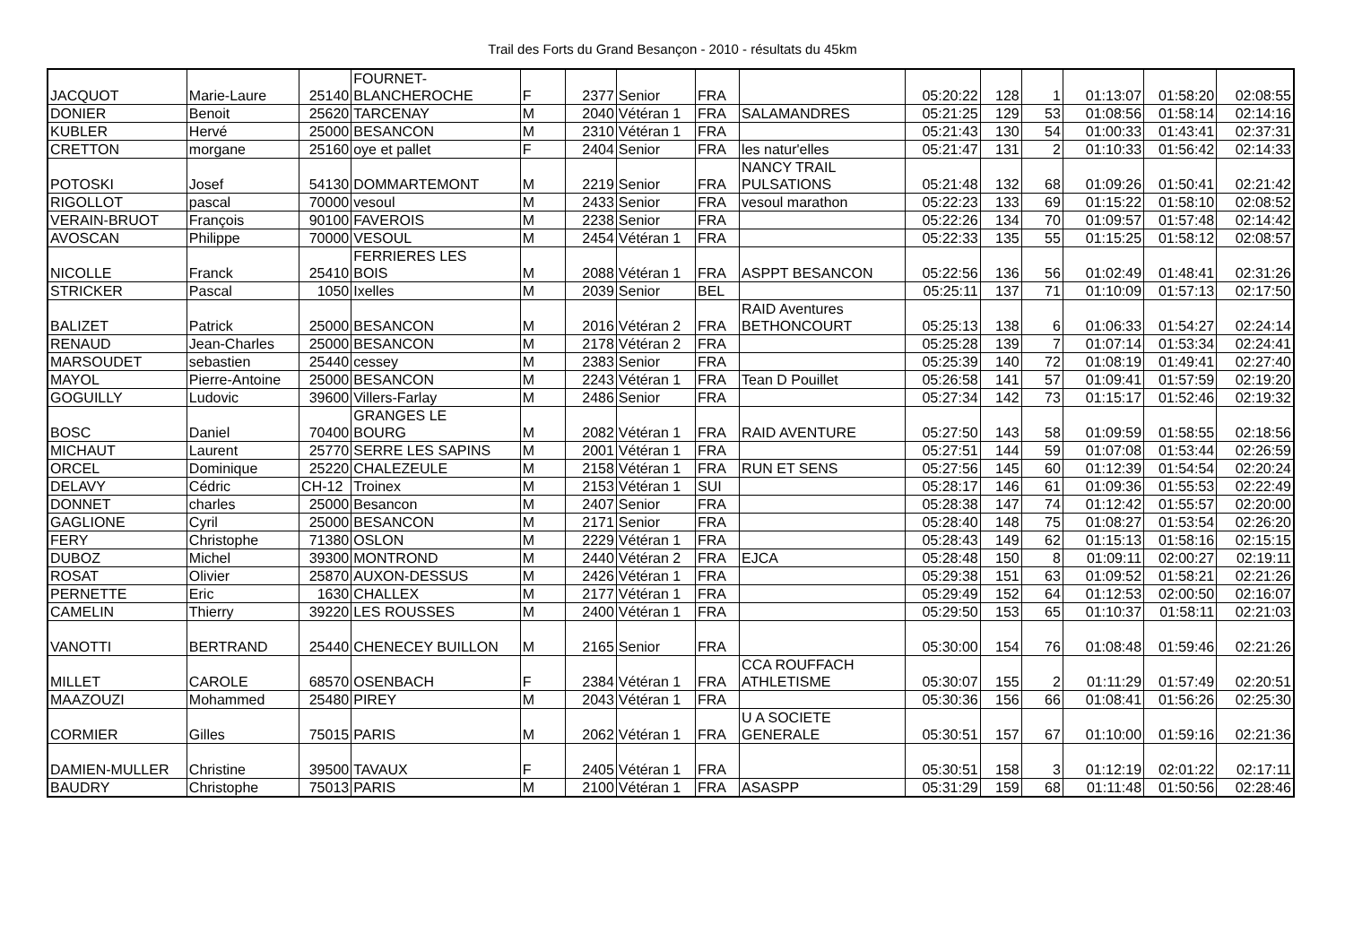Trail des Forts du Grand Besançon - 2010 - résultats du 45km
| JACQUOT | Marie-Laure | 25140 | FOURNET- BLANCHEROCHE | F | 2377 | Senior | FRA | | 05:20:22 | 128 | 1 | 01:13:07 | 01:58:20 | 02:08:55 |
| DONIER | Benoit | 25620 | TARCENAY | M | 2040 | Vétéran 1 | FRA | SALAMANDRES | 05:21:25 | 129 | 53 | 01:08:56 | 01:58:14 | 02:14:16 |
| KUBLER | Hervé | 25000 | BESANCON | M | 2310 | Vétéran 1 | FRA | | 05:21:43 | 130 | 54 | 01:00:33 | 01:43:41 | 02:37:31 |
| CRETTON | morgane | 25160 | oye et pallet | F | 2404 | Senior | FRA | les natur'elles | 05:21:47 | 131 | 2 | 01:10:33 | 01:56:42 | 02:14:33 |
| POTOSKI | Josef | 54130 | DOMMARTEMONT | M | 2219 | Senior | FRA | NANCY TRAIL PULSATIONS | 05:21:48 | 132 | 68 | 01:09:26 | 01:50:41 | 02:21:42 |
| RIGOLLOT | pascal | 70000 | vesoul | M | 2433 | Senior | FRA | vesoul marathon | 05:22:23 | 133 | 69 | 01:15:22 | 01:58:10 | 02:08:52 |
| VERAIN-BRUOT | François | 90100 | FAVEROIS | M | 2238 | Senior | FRA | | 05:22:26 | 134 | 70 | 01:09:57 | 01:57:48 | 02:14:42 |
| AVOSCAN | Philippe | 70000 | VESOUL | M | 2454 | Vétéran 1 | FRA | | 05:22:33 | 135 | 55 | 01:15:25 | 01:58:12 | 02:08:57 |
| NICOLLE | Franck | 25410 | FERRIERES LES BOIS | M | 2088 | Vétéran 1 | FRA | ASPPT BESANCON | 05:22:56 | 136 | 56 | 01:02:49 | 01:48:41 | 02:31:26 |
| STRICKER | Pascal | 1050 | Ixelles | M | 2039 | Senior | BEL | | 05:25:11 | 137 | 71 | 01:10:09 | 01:57:13 | 02:17:50 |
| BALIZET | Patrick | 25000 | BESANCON | M | 2016 | Vétéran 2 | FRA | RAID Aventures BETHONCOURT | 05:25:13 | 138 | 6 | 01:06:33 | 01:54:27 | 02:24:14 |
| RENAUD | Jean-Charles | 25000 | BESANCON | M | 2178 | Vétéran 2 | FRA | | 05:25:28 | 139 | 7 | 01:07:14 | 01:53:34 | 02:24:41 |
| MARSOUDET | sebastien | 25440 | cessey | M | 2383 | Senior | FRA | | 05:25:39 | 140 | 72 | 01:08:19 | 01:49:41 | 02:27:40 |
| MAYOL | Pierre-Antoine | 25000 | BESANCON | M | 2243 | Vétéran 1 | FRA | Tean D Pouillet | 05:26:58 | 141 | 57 | 01:09:41 | 01:57:59 | 02:19:20 |
| GOGUILLY | Ludovic | 39600 | Villers-Farlay | M | 2486 | Senior | FRA | | 05:27:34 | 142 | 73 | 01:15:17 | 01:52:46 | 02:19:32 |
| BOSC | Daniel | 70400 | GRANGES LE BOURG | M | 2082 | Vétéran 1 | FRA | RAID AVENTURE | 05:27:50 | 143 | 58 | 01:09:59 | 01:58:55 | 02:18:56 |
| MICHAUT | Laurent | 25770 | SERRE LES SAPINS | M | 2001 | Vétéran 1 | FRA | | 05:27:51 | 144 | 59 | 01:07:08 | 01:53:44 | 02:26:59 |
| ORCEL | Dominique | 25220 | CHALEZEULE | M | 2158 | Vétéran 1 | FRA | RUN ET SENS | 05:27:56 | 145 | 60 | 01:12:39 | 01:54:54 | 02:20:24 |
| DELAVY | Cédric | CH-12 | Troinex | M | 2153 | Vétéran 1 | SUI | | 05:28:17 | 146 | 61 | 01:09:36 | 01:55:53 | 02:22:49 |
| DONNET | charles | 25000 | Besancon | M | 2407 | Senior | FRA | | 05:28:38 | 147 | 74 | 01:12:42 | 01:55:57 | 02:20:00 |
| GAGLIONE | Cyril | 25000 | BESANCON | M | 2171 | Senior | FRA | | 05:28:40 | 148 | 75 | 01:08:27 | 01:53:54 | 02:26:20 |
| FERY | Christophe | 71380 | OSLON | M | 2229 | Vétéran 1 | FRA | | 05:28:43 | 149 | 62 | 01:15:13 | 01:58:16 | 02:15:15 |
| DUBOZ | Michel | 39300 | MONTROND | M | 2440 | Vétéran 2 | FRA | EJCA | 05:28:48 | 150 | 8 | 01:09:11 | 02:00:27 | 02:19:11 |
| ROSAT | Olivier | 25870 | AUXON-DESSUS | M | 2426 | Vétéran 1 | FRA | | 05:29:38 | 151 | 63 | 01:09:52 | 01:58:21 | 02:21:26 |
| PERNETTE | Eric | 1630 | CHALLEX | M | 2177 | Vétéran 1 | FRA | | 05:29:49 | 152 | 64 | 01:12:53 | 02:00:50 | 02:16:07 |
| CAMELIN | Thierry | 39220 | LES ROUSSES | M | 2400 | Vétéran 1 | FRA | | 05:29:50 | 153 | 65 | 01:10:37 | 01:58:11 | 02:21:03 |
| VANOTTI | BERTRAND | 25440 | CHENECEY BUILLON | M | 2165 | Senior | FRA | | 05:30:00 | 154 | 76 | 01:08:48 | 01:59:46 | 02:21:26 |
| MILLET | CAROLE | 68570 | OSENBACH | F | 2384 | Vétéran 1 | FRA | CCA ROUFFACH ATHLETISME | 05:30:07 | 155 | 2 | 01:11:29 | 01:57:49 | 02:20:51 |
| MAAZOUZI | Mohammed | 25480 | PIREY | M | 2043 | Vétéran 1 | FRA | | 05:30:36 | 156 | 66 | 01:08:41 | 01:56:26 | 02:25:30 |
| CORMIER | Gilles | 75015 | PARIS | M | 2062 | Vétéran 1 | FRA | U A SOCIETE GENERALE | 05:30:51 | 157 | 67 | 01:10:00 | 01:59:16 | 02:21:36 |
| DAMIEN-MULLER | Christine | 39500 | TAVAUX | F | 2405 | Vétéran 1 | FRA | | 05:30:51 | 158 | 3 | 01:12:19 | 02:01:22 | 02:17:11 |
| BAUDRY | Christophe | 75013 | PARIS | M | 2100 | Vétéran 1 | FRA | ASASPP | 05:31:29 | 159 | 68 | 01:11:48 | 01:50:56 | 02:28:46 |